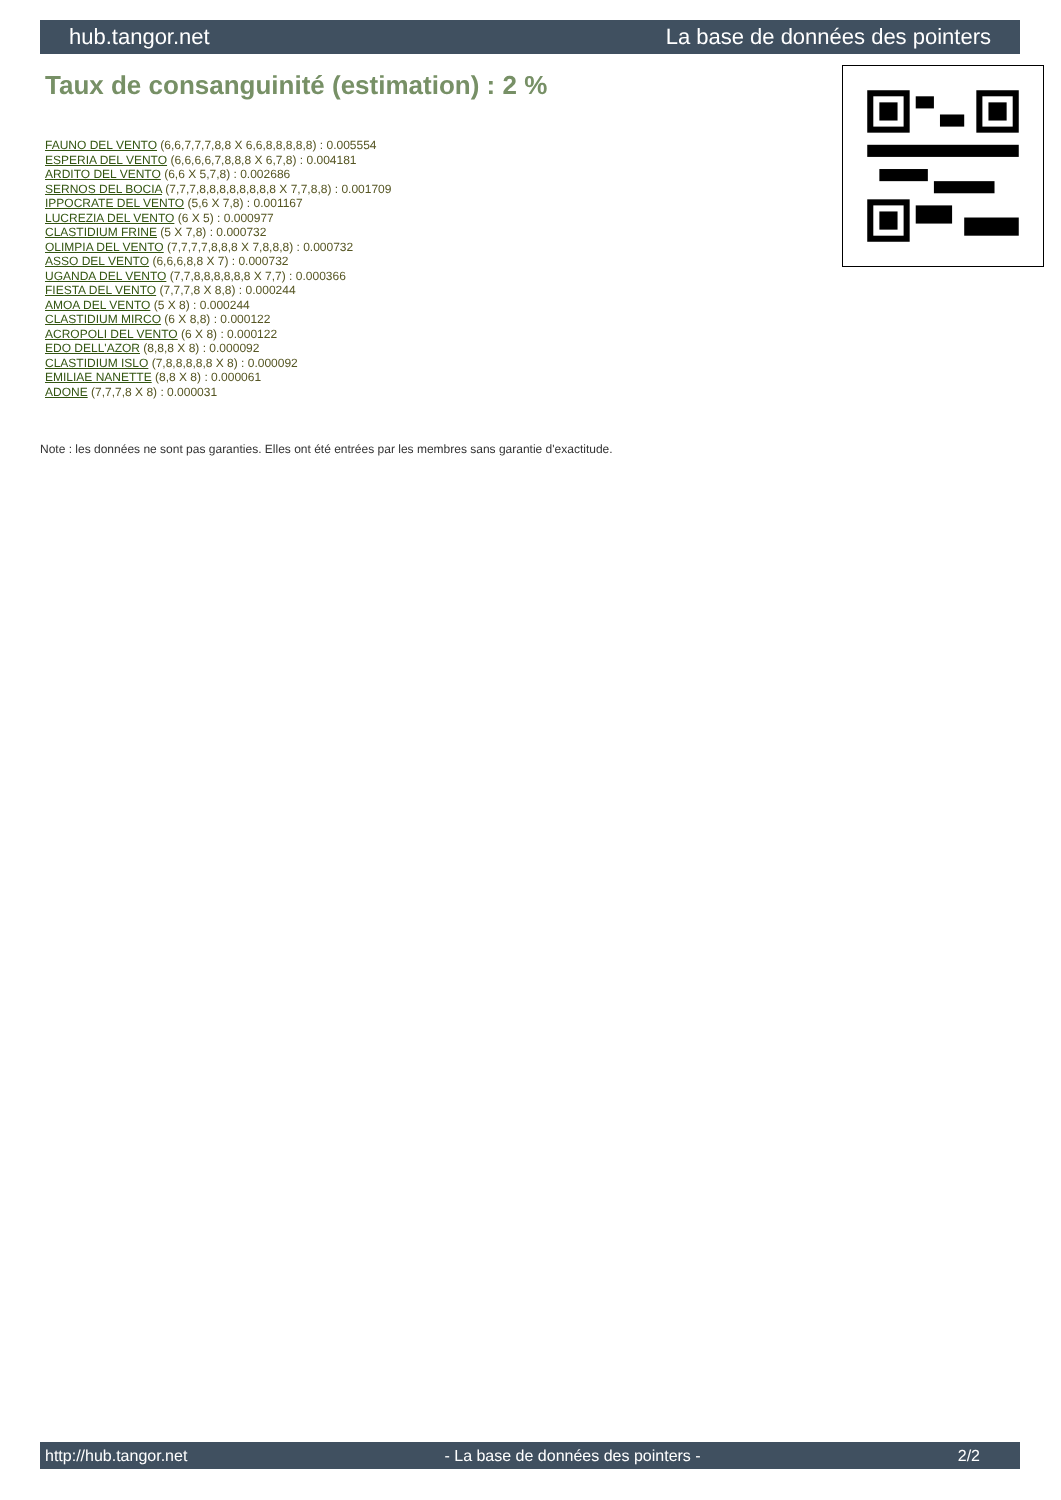hub.tangor.net La base de données des pointers
Taux de consanguinité (estimation) : 2 %
FAUNO DEL VENTO (6,6,7,7,7,8,8 X 6,6,8,8,8,8,8) : 0.005554
ESPERIA DEL VENTO (6,6,6,6,7,8,8,8 X 6,7,8) : 0.004181
ARDITO DEL VENTO (6,6 X 5,7,8) : 0.002686
SERNOS DEL BOCIA (7,7,7,8,8,8,8,8,8,8,8 X 7,7,8,8) : 0.001709
IPPOCRATE DEL VENTO (5,6 X 7,8) : 0.001167
LUCREZIA DEL VENTO (6 X 5) : 0.000977
CLASTIDIUM FRINE (5 X 7,8) : 0.000732
OLIMPIA DEL VENTO (7,7,7,7,8,8,8 X 7,8,8,8) : 0.000732
ASSO DEL VENTO (6,6,6,8,8 X 7) : 0.000732
UGANDA DEL VENTO (7,7,8,8,8,8,8,8 X 7,7) : 0.000366
FIESTA DEL VENTO (7,7,7,8 X 8,8) : 0.000244
AMOA DEL VENTO (5 X 8) : 0.000244
CLASTIDIUM MIRCO (6 X 8,8) : 0.000122
ACROPOLI DEL VENTO (6 X 8) : 0.000122
EDO DELL'AZOR (8,8,8 X 8) : 0.000092
CLASTIDIUM ISLO (7,8,8,8,8,8 X 8) : 0.000092
EMILIAE NANETTE (8,8 X 8) : 0.000061
ADONE (7,7,7,8 X 8) : 0.000031
Note : les données ne sont pas garanties. Elles ont été entrées par les membres sans garantie d'exactitude.
http://hub.tangor.net - La base de données des pointers - 2/2